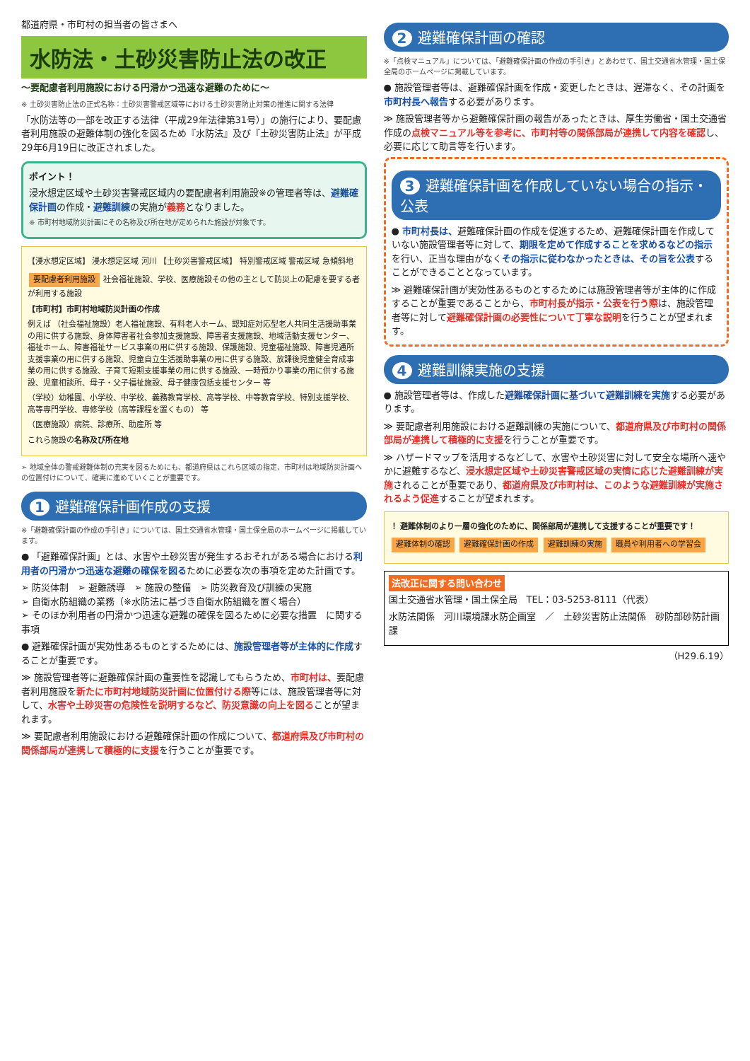都道府県・市町村の担当者の皆さまへ
水防法・土砂災害防止法の改正
～要配慮者利用施設における円滑かつ迅速な避難のために～
※ 土砂災害防止法の正式名称：土砂災害警戒区域等における土砂災害防止対策の推進に関する法律
「水防法等の一部を改正する法律（平成29年法律第31号）」の施行により、要配慮者利用施設の避難体制の強化を図るため『水防法』及び『土砂災害防止法』が平成29年6月19日に改正されました。
ポイント！
浸水想定区域や土砂災害警戒区域内の要配慮者利用施設※の管理者等は、避難確保計画の作成・避難訓練の実施が義務となりました。
※ 市町村地域防災計画にその名称及び所在地が定められた施設が対象です。
【浸水想定区域】 浸水想定区域 河川 【土砂災害警戒区域】 特別警戒区域 警戒区域 急傾斜地
要配慮者利用施設 社会福祉施設、学校、医療施設その他の主として防災上の配慮を要する者が利用する施設
【市町村】市町村地域防災計画の作成
例えば （社会福祉施設）老人福祉施設、有料老人ホーム、認知症対応型老人共同生活援助事業の用に供する施設、身体障害者社会参加支援施設、障害者支援施設、地域活動支援センター、福祉ホーム、障害福祉サービス事業の用に供する施設、保護施設、児童福祉施設、障害児通所支援事業の用に供する施設、児童自立生活援助事業の用に供する施設、放課後児童健全育成事業の用に供する施設、子育て短期支援事業の用に供する施設、一時預かり事業の用に供する施設、児童相談所、母子・父子福祉施設、母子健康包括支援センター 等
（学校）幼稚園、小学校、中学校、義務教育学校、高等学校、中等教育学校、特別支援学校、高等専門学校、専修学校（高等課程を置くもの） 等
（医療施設）病院、診療所、助産所 等
これら施設の名称及び所在地
➢ 地域全体の警戒避難体制の充実を図るためにも、都道府県はこれら区域の指定、市町村は地域防災計画への位置付けについて、確実に進めていくことが重要です。
1 避難確保計画作成の支援
※「避難確保計画の作成の手引き」については、国土交通省水管理・国土保全局のホームページに掲載しています。
● 「避難確保計画」とは、水害や土砂災害が発生するおそれがある場合における利用者の円滑かつ迅速な避難の確保を図るために必要な次の事項を定めた計画です。
➢ 防災体制　➢ 避難誘導　➢ 施設の整備　➢ 防災教育及び訓練の実施
➢ 自衛水防組織の業務（※水防法に基づき自衛水防組織を置く場合）
➢ そのほか利用者の円滑かつ迅速な避難の確保を図るために必要な措置　に関する事項
● 避難確保計画が実効性あるものとするためには、施設管理者等が主体的に作成することが重要です。
≫ 施設管理者等に避難確保計画の重要性を認識してもらうため、市町村は、要配慮者利用施設を新たに市町村地域防災計画に位置付ける際等には、施設管理者等に対して、水害や土砂災害の危険性を説明するなど、防災意識の向上を図ることが望まれます。
≫ 要配慮者利用施設における避難確保計画の作成について、都道府県及び市町村の関係部局が連携して積極的に支援を行うことが重要です。
2 避難確保計画の確認
※「点検マニュアル」については、「避難確保計画の作成の手引き」とあわせて、国土交通省水管理・国土保全局のホームページに掲載しています。
● 施設管理者等は、避難確保計画を作成・変更したときは、遅滞なく、その計画を市町村長へ報告する必要があります。
≫ 施設管理者等から避難確保計画の報告があったときは、厚生労働省・国土交通省作成の点検マニュアル等を参考に、市町村等の関係部局が連携して内容を確認し、必要に応じて助言等を行います。
3 避難確保計画を作成していない場合の指示・公表
● 市町村長は、避難確保計画の作成を促進するため、避難確保計画を作成していない施設管理者等に対して、期限を定めて作成することを求めるなどの指示を行い、正当な理由がなくその指示に従わなかったときは、その旨を公表することができることとなっています。
≫ 避難確保計画が実効性あるものとするためには施設管理者等が主体的に作成することが重要であることから、市町村長が指示・公表を行う際は、施設管理者等に対して避難確保計画の必要性について丁寧な説明を行うことが望まれます。
4 避難訓練実施の支援
● 施設管理者等は、作成した避難確保計画に基づいて避難訓練を実施する必要があります。
≫ 要配慮者利用施設における避難訓練の実施について、都道府県及び市町村の関係部局が連携して積極的に支援を行うことが重要です。
≫ ハザードマップを活用するなどして、水害や土砂災害に対して安全な場所へ速やかに避難するなど、浸水想定区域や土砂災害警戒区域の実情に応じた避難訓練が実施されることが重要であり、都道府県及び市町村は、このような避難訓練が実施されるよう促進することが望まれます。
！ 避難体制のより一層の強化のために、関係部局が連携して支援することが重要です！
避難体制の確認 避難確保計画の作成 避難訓練の実施 職員や利用者への学習会
法改正に関する問い合わせ
国土交通省水管理・国土保全局　TEL：03-5253-8111（代表）
水防法関係　河川環境課水防企画室　／　土砂災害防止法関係　砂防部砂防計画課
（H29.6.19）